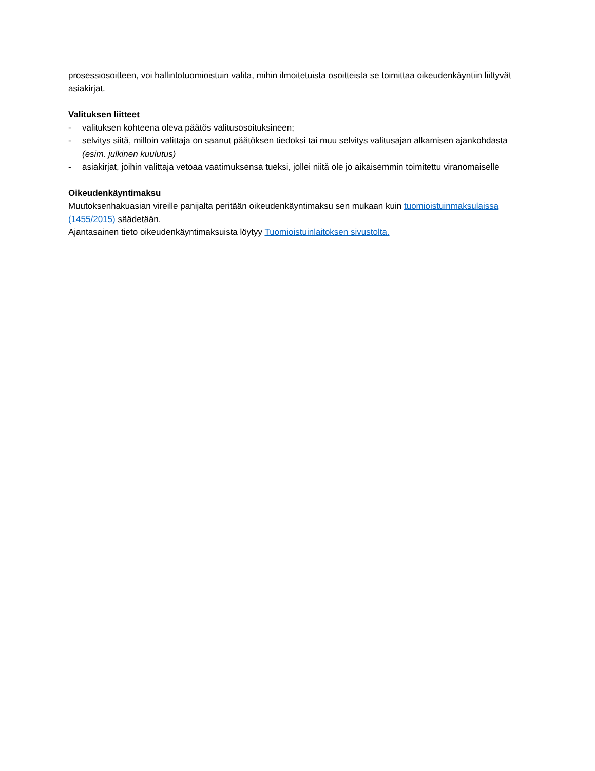prosessiosoitteen, voi hallintotuomioistuin valita, mihin ilmoitetuista osoitteista se toimittaa oikeudenkäyntiin liittyvät asiakirjat.
Valituksen liitteet
- valituksen kohteena oleva päätös valitusosoituksineen;
- selvitys siitä, milloin valittaja on saanut päätöksen tiedoksi tai muu selvitys valitusajan alkamisen ajankohdasta (esim. julkinen kuulutus)
- asiakirjat, joihin valittaja vetoaa vaatimuksensa tueksi, jollei niitä ole jo aikaisemmin toimitettu viranomaiselle
Oikeudenkäyntimaksu
Muutoksenhakuasian vireille panijalta peritään oikeudenkäyntimaksu sen mukaan kuin tuomioistuinmaksulaissa (1455/2015) säädetään.
Ajantasainen tieto oikeudenkäyntimaksuista löytyy Tuomioistuinlaitoksen sivustolta.